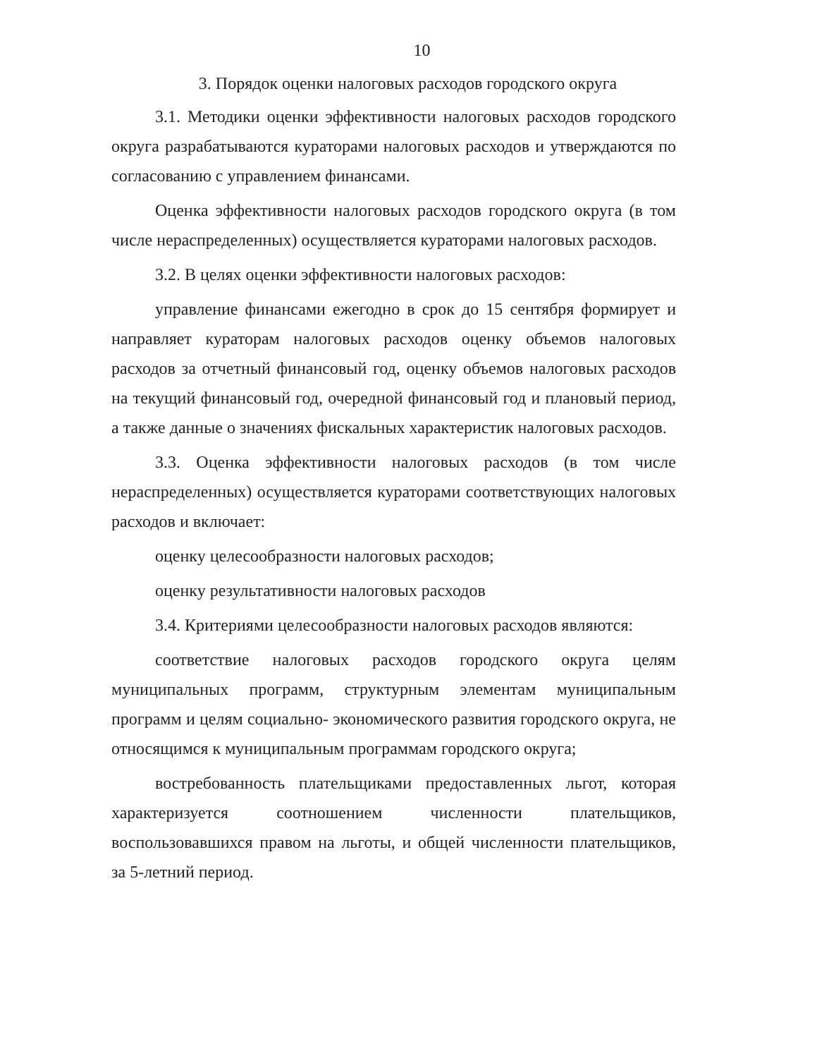10
3. Порядок оценки налоговых расходов городского округа
3.1. Методики оценки эффективности налоговых расходов городского округа разрабатываются кураторами налоговых расходов и утверждаются по согласованию с управлением финансами.
Оценка эффективности налоговых расходов городского округа (в том числе нераспределенных) осуществляется кураторами налоговых расходов.
3.2. В целях оценки эффективности налоговых расходов:
управление финансами ежегодно в срок до 15 сентября формирует и направляет кураторам налоговых расходов оценку объемов налоговых расходов за отчетный финансовый год, оценку объемов налоговых расходов на текущий финансовый год, очередной финансовый год и плановый период, а также данные о значениях фискальных характеристик налоговых расходов.
3.3. Оценка эффективности налоговых расходов (в том числе нераспределенных) осуществляется кураторами соответствующих налоговых расходов и включает:
оценку целесообразности налоговых расходов;
оценку результативности налоговых расходов
3.4. Критериями целесообразности налоговых расходов являются:
соответствие налоговых расходов городского округа целям муниципальных программ, структурным элементам муниципальным программ и целям социально- экономического развития городского округа, не относящимся к муниципальным программам городского округа;
востребованность плательщиками предоставленных льгот, которая характеризуется соотношением численности плательщиков, воспользовавшихся правом на льготы, и общей численности плательщиков, за 5-летний период.